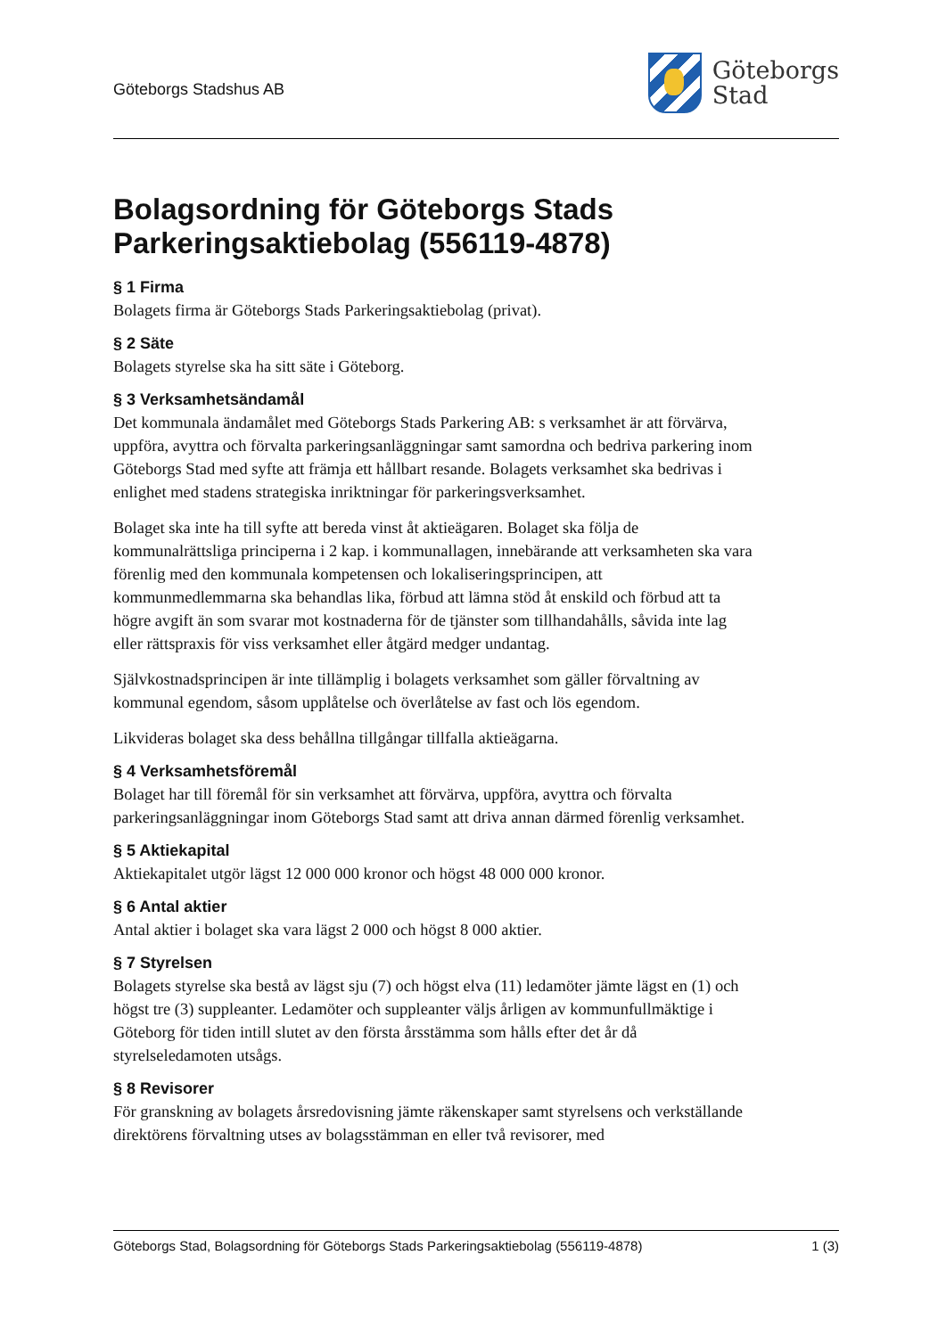Göteborgs Stadshus AB
Göteborgs
Stad
Bolagsordning för Göteborgs Stads Parkeringsaktiebolag (556119-4878)
§ 1 Firma
Bolagets firma är Göteborgs Stads Parkeringsaktiebolag (privat).
§ 2 Säte
Bolagets styrelse ska ha sitt säte i Göteborg.
§ 3 Verksamhetsändamål
Det kommunala ändamålet med Göteborgs Stads Parkering AB: s verksamhet är att förvärva, uppföra, avyttra och förvalta parkeringsanläggningar samt samordna och bedriva parkering inom Göteborgs Stad med syfte att främja ett hållbart resande. Bolagets verksamhet ska bedrivas i enlighet med stadens strategiska inriktningar för parkeringsverksamhet.
Bolaget ska inte ha till syfte att bereda vinst åt aktieägaren. Bolaget ska följa de kommunalrättsliga principerna i 2 kap. i kommunallagen, innebärande att verksamheten ska vara förenlig med den kommunala kompetensen och lokaliseringsprincipen, att kommunmedlemmarna ska behandlas lika, förbud att lämna stöd åt enskild och förbud att ta högre avgift än som svarar mot kostnaderna för de tjänster som tillhandahålls, såvida inte lag eller rättspraxis för viss verksamhet eller åtgärd medger undantag.
Självkostnadsprincipen är inte tillämplig i bolagets verksamhet som gäller förvaltning av kommunal egendom, såsom upplåtelse och överlåtelse av fast och lös egendom.
Likvideras bolaget ska dess behållna tillgångar tillfalla aktieägarna.
§ 4 Verksamhetsföremål
Bolaget har till föremål för sin verksamhet att förvärva, uppföra, avyttra och förvalta parkeringsanläggningar inom Göteborgs Stad samt att driva annan därmed förenlig verksamhet.
§ 5 Aktiekapital
Aktiekapitalet utgör lägst 12 000 000 kronor och högst 48 000 000 kronor.
§ 6 Antal aktier
Antal aktier i bolaget ska vara lägst 2 000 och högst 8 000 aktier.
§ 7 Styrelsen
Bolagets styrelse ska bestå av lägst sju (7) och högst elva (11) ledamöter jämte lägst en (1) och högst tre (3) suppleanter. Ledamöter och suppleanter väljs årligen av kommunfullmäktige i Göteborg för tiden intill slutet av den första årsstämma som hålls efter det år då styrelseledamoten utsågs.
§ 8 Revisorer
För granskning av bolagets årsredovisning jämte räkenskaper samt styrelsens och verkställande direktörens förvaltning utses av bolagsstämman en eller två revisorer, med
Göteborgs Stad, Bolagsordning för Göteborgs Stads Parkeringsaktiebolag (556119-4878) 1 (3)